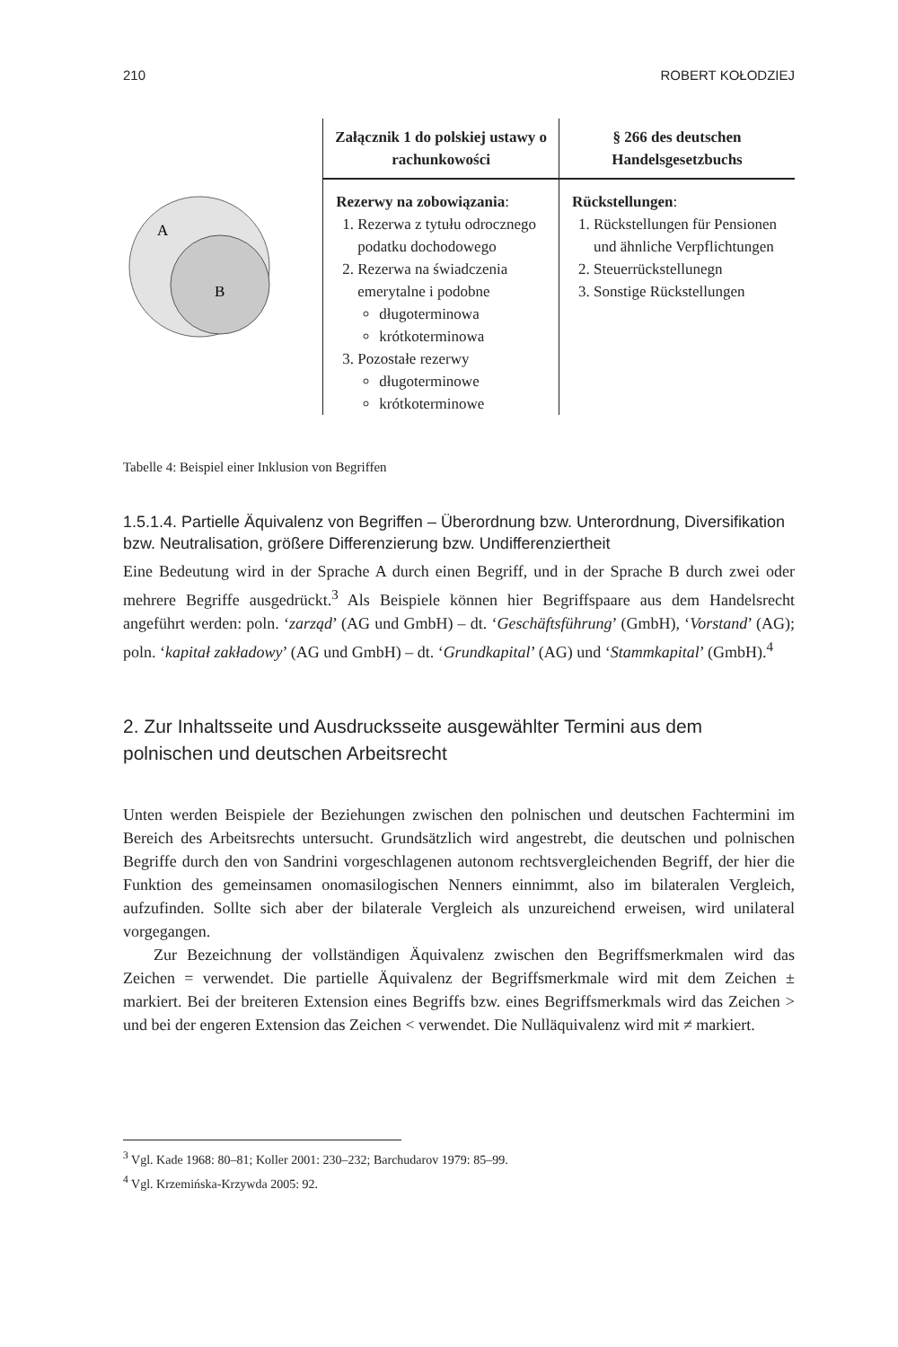210 ROBERT KOŁODZIEJ
A
B
| Załącznik 1 do polskiej ustawy o rachunkowości | § 266 des deutschen Handelsgesetzbuchs |
| --- | --- |
| Rezerwy na zobowiązania : 1. Rezerwa z tytułu odroczne­go podatku dochodowego 2. Rezerwa na świadczenia emerytalne i podobne długoterminowa krótkoterminowa 3. Pozostałe rezerwy długoterminowe krótkoterminowe | Rückstellungen : 1. Rückstellungen für Pensio­nen und ähnliche Verpflich­tungen 2. Steuerrückstellunegn 3. Sonstige Rückstellungen |
Tabelle 4: Beispiel einer Inklusion von Begriffen
1.5.1.4. Partielle Äquivalenz von Begriffen – Überordnung bzw. Unterordnung, Diver­sifikation bzw. Neutralisation, größere Differenzierung bzw. Undifferenziertheit
Eine Bedeutung wird in der Sprache A durch einen Begriff, und in der Sprache B durch zwei oder mehrere Begriffe ausgedrückt.<sup>3</sup> Als Beispiele können hier Begriffspaare aus dem Handelsrecht angeführt werden: poln. ‘zarząd’ (AG und GmbH) – dt. ‘Geschäfts­führung’ (GmbH), ‘Vorstand’ (AG); poln. ‘kapitał zakładowy’ (AG und GmbH) – dt. ‘Grundkapital’ (AG) und ‘Stammkapital’ (GmbH).<sup>4</sup>
2. Zur Inhaltsseite und Ausdrucksseite ausgewählter Termini aus dem polnischen und deutschen Arbeitsrecht
Unten werden Beispiele der Beziehungen zwischen den polnischen und deutschen Fachtermini im Bereich des Arbeitsrechts untersucht. Grundsätzlich wird angestrebt, die deutschen und polnischen Begriffe durch den von Sandrini vorgeschlagenen auto­nom rechtsvergleichenden Begriff, der hier die Funktion des gemeinsamen onomasilo­gischen Nenners einnimmt, also im bilateralen Vergleich, aufzufinden. Sollte sich aber der bilaterale Vergleich als unzureichend erweisen, wird unilateral vorgegangen.
Zur Bezeichnung der vollständigen Äquivalenz zwischen den Begriffsmerkmalen wird das Zeichen = verwendet. Die partielle Äquivalenz der Begriffsmerkmale wird mit dem Zeichen ± markiert. Bei der breiteren Extension eines Begriffs bzw. eines Begriffsmerkmals wird das Zeichen > und bei der engeren Extension das Zeichen < verwendet. Die Nulläquivalenz wird mit ≠ markiert.
<sup>3</sup> Vgl. Kade 1968: 80–81; Koller 2001: 230–232; Barchudarov 1979: 85–99.
<sup>4</sup> Vgl. Krzemińska-Krzywda 2005: 92.